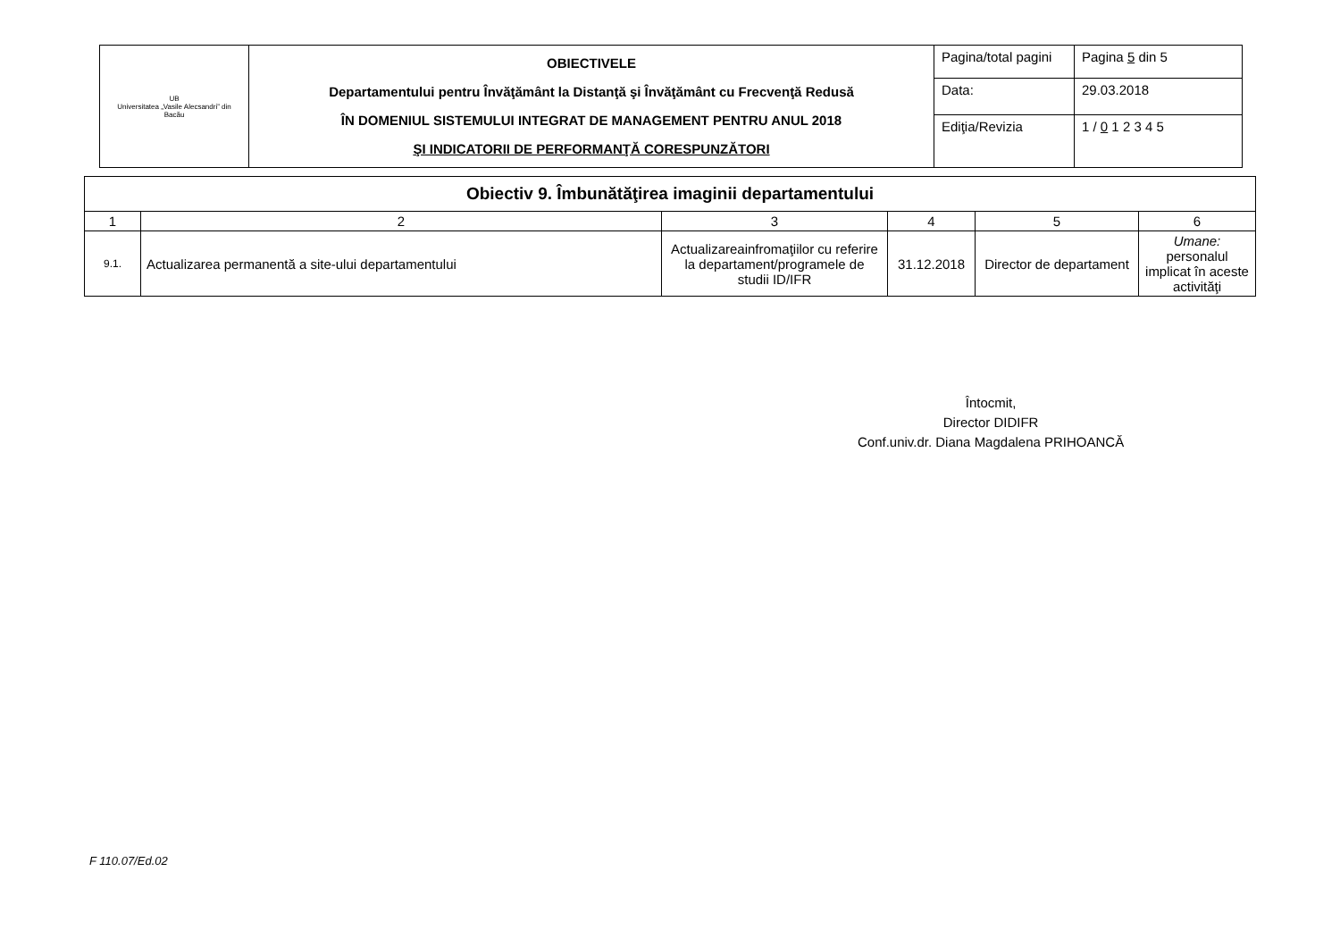| UB Universitatea „Vasile Alecsandri” din Bacău | OBIECTIVELE Departamentului pentru Învăţământ la Distanţă şi Învăţământ cu Frecvenţă Redusă ÎN DOMENIUL SISTEMULUI INTEGRAT DE MANAGEMENT PENTRU ANUL 2018 ŞI INDICATORII DE PERFORMANŢĂ CORESPUNZĂTORI | Pagina/total pagini | Pagina 5 din 5 |
| | | Data: | 29.03.2018 |
| | | Ediţia/Revizia | 1 / 0 1 2 3 4 5 |
| Obiectiv 9. Îmbunătăţirea imaginii departamentului | | | | | |
| 1 | 2 | 3 | 4 | 5 | 6 |
| 9.1. | Actualizarea permanentă a site-ului departamentului | Actualizareainfromaţiilor cu referire la departament/programele de studii ID/IFR | 31.12.2018 | Director de departament | Umane: personalul implicat în aceste activităţi |
Întocmit,
Director DIDIFR
Conf.univ.dr. Diana Magdalena PRIHOANCĂ
F 110.07/Ed.02